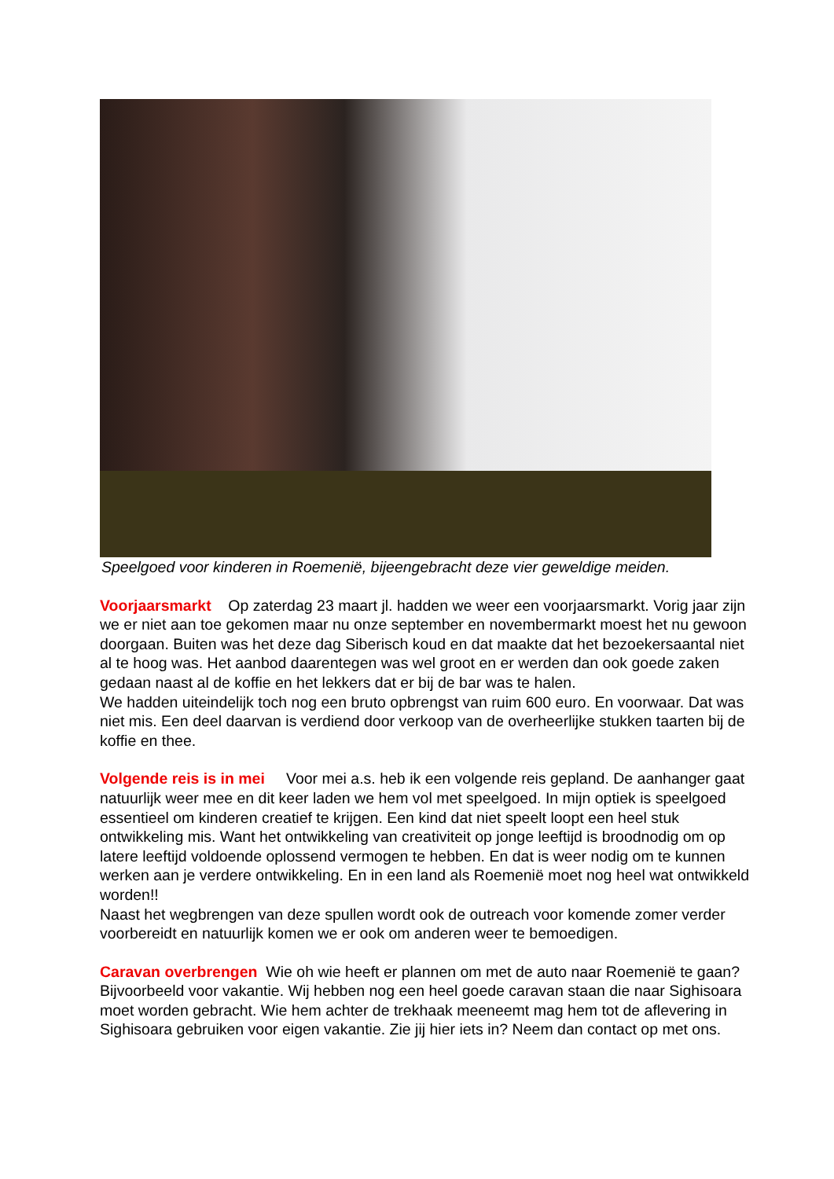Speelgoed voor kinderen in Roemenië, bijeengebracht deze vier geweldige meiden.
Voorjaarsmarkt Op zaterdag 23 maart jl. hadden we weer een voorjaarsmarkt. Vorig jaar zijn we er niet aan toe gekomen maar nu onze september en novembermarkt moest het nu gewoon doorgaan. Buiten was het deze dag Siberisch koud en dat maakte dat het bezoekersaantal niet al te hoog was. Het aanbod daarentegen was wel groot en er werden dan ook goede zaken gedaan naast al de koffie en het lekkers dat er bij de bar was te halen.
We hadden uiteindelijk toch nog een bruto opbrengst van ruim 600 euro. En voorwaar. Dat was niet mis. Een deel daarvan is verdiend door verkoop van de overheerlijke stukken taarten bij de koffie en thee.
Volgende reis is in mei Voor mei a.s. heb ik een volgende reis gepland. De aanhanger gaat natuurlijk weer mee en dit keer laden we hem vol met speelgoed. In mijn optiek is speelgoed essentieel om kinderen creatief te krijgen. Een kind dat niet speelt loopt een heel stuk ontwikkeling mis. Want het ontwikkeling van creativiteit op jonge leeftijd is broodnodig om op latere leeftijd voldoende oplossend vermogen te hebben. En dat is weer nodig om te kunnen werken aan je verdere ontwikkeling. En in een land als Roemenië moet nog heel wat ontwikkeld worden!!
Naast het wegbrengen van deze spullen wordt ook de outreach voor komende zomer verder voorbereidt en natuurlijk komen we er ook om anderen weer te bemoedigen.
Caravan overbrengen Wie oh wie heeft er plannen om met de auto naar Roemenië te gaan? Bijvoorbeeld voor vakantie. Wij hebben nog een heel goede caravan staan die naar Sighisoara moet worden gebracht. Wie hem achter de trekhaak meeneemt mag hem tot de aflevering in Sighisoara gebruiken voor eigen vakantie. Zie jij hier iets in? Neem dan contact op met ons.